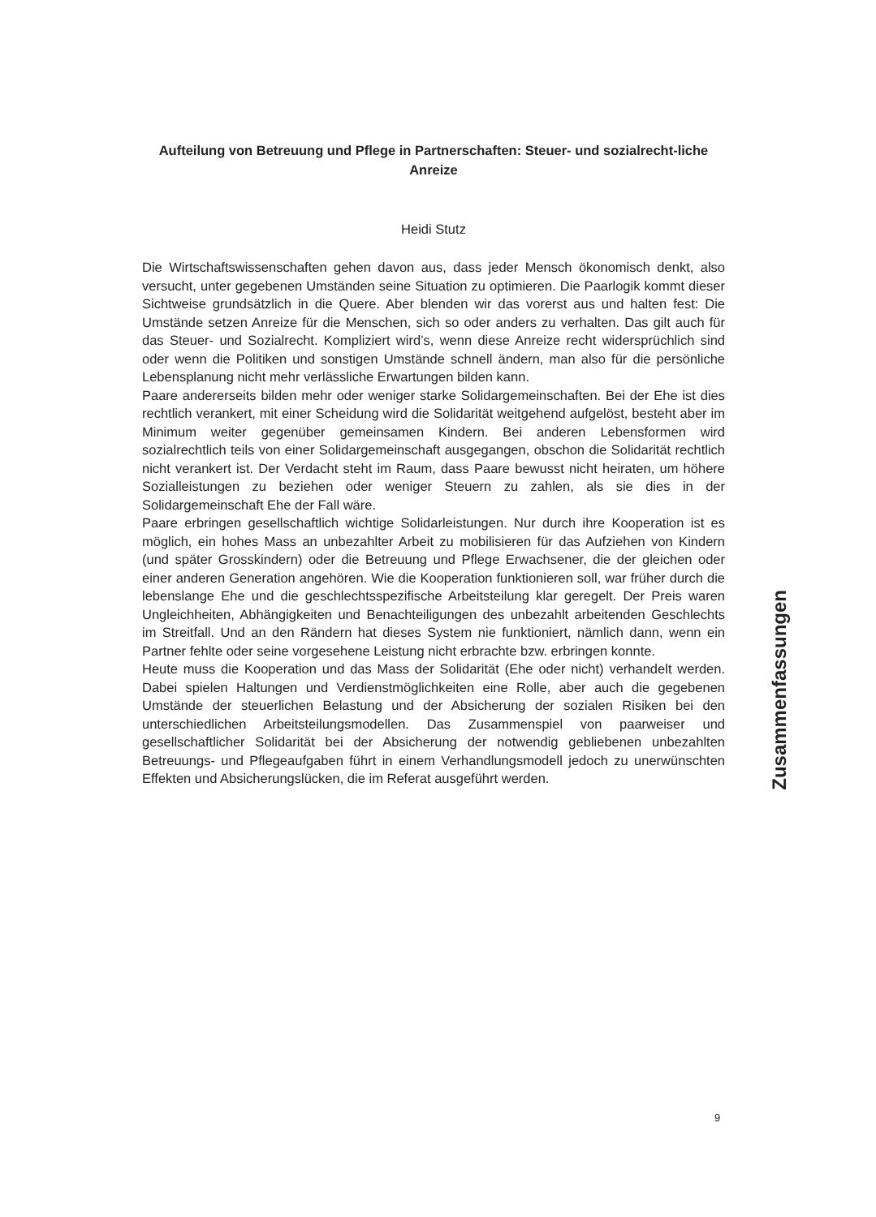Aufteilung von Betreuung und Pflege in Partnerschaften: Steuer- und sozialrecht-liche Anreize
Heidi Stutz
Die Wirtschaftswissenschaften gehen davon aus, dass jeder Mensch ökonomisch denkt, also versucht, unter gegebenen Umständen seine Situation zu optimieren. Die Paarlogik kommt dieser Sichtweise grundsätzlich in die Quere. Aber blenden wir das vorerst aus und halten fest: Die Umstände setzen Anreize für die Menschen, sich so oder anders zu verhalten. Das gilt auch für das Steuer- und Sozialrecht. Kompliziert wird’s, wenn diese Anreize recht widersprüchlich sind oder wenn die Politiken und sonstigen Umstände schnell ändern, man also für die persönliche Lebensplanung nicht mehr verlässliche Erwartungen bilden kann.
Paare andererseits bilden mehr oder weniger starke Solidargemeinschaften. Bei der Ehe ist dies rechtlich verankert, mit einer Scheidung wird die Solidarität weitgehend aufgelöst, besteht aber im Minimum weiter gegenüber gemeinsamen Kindern. Bei anderen Lebensformen wird sozialrechtlich teils von einer Solidargemeinschaft ausgegangen, obschon die Solidarität rechtlich nicht verankert ist. Der Verdacht steht im Raum, dass Paare bewusst nicht heiraten, um höhere Sozialleistungen zu beziehen oder weniger Steuern zu zahlen, als sie dies in der Solidargemeinschaft Ehe der Fall wäre.
Paare erbringen gesellschaftlich wichtige Solidarleistungen. Nur durch ihre Kooperation ist es möglich, ein hohes Mass an unbezahlter Arbeit zu mobilisieren für das Aufziehen von Kindern (und später Grosskindern) oder die Betreuung und Pflege Erwachsener, die der gleichen oder einer anderen Generation angehören. Wie die Kooperation funktionieren soll, war früher durch die lebenslange Ehe und die geschlechtsspezifische Arbeitsteilung klar geregelt. Der Preis waren Ungleichheiten, Abhängigkeiten und Benachteiligungen des unbezahlt arbeitenden Geschlechts im Streitfall. Und an den Rändern hat dieses System nie funktioniert, nämlich dann, wenn ein Partner fehlte oder seine vorgesehene Leistung nicht erbrachte bzw. erbringen konnte.
Heute muss die Kooperation und das Mass der Solidarität (Ehe oder nicht) verhandelt werden. Dabei spielen Haltungen und Verdienstmöglichkeiten eine Rolle, aber auch die gegebenen Umstände der steuerlichen Belastung und der Absicherung der sozialen Risiken bei den unterschiedlichen Arbeitsteilungsmodellen. Das Zusammenspiel von paarweiser und gesellschaftlicher Solidarität bei der Absicherung der notwendig gebliebenen unbezahlten Betreuungs- und Pflegeaufgaben führt in einem Verhandlungsmodell jedoch zu unerwünschten Effekten und Absicherungslücken, die im Referat ausgeführt werden.
Zusammenfassungen
9